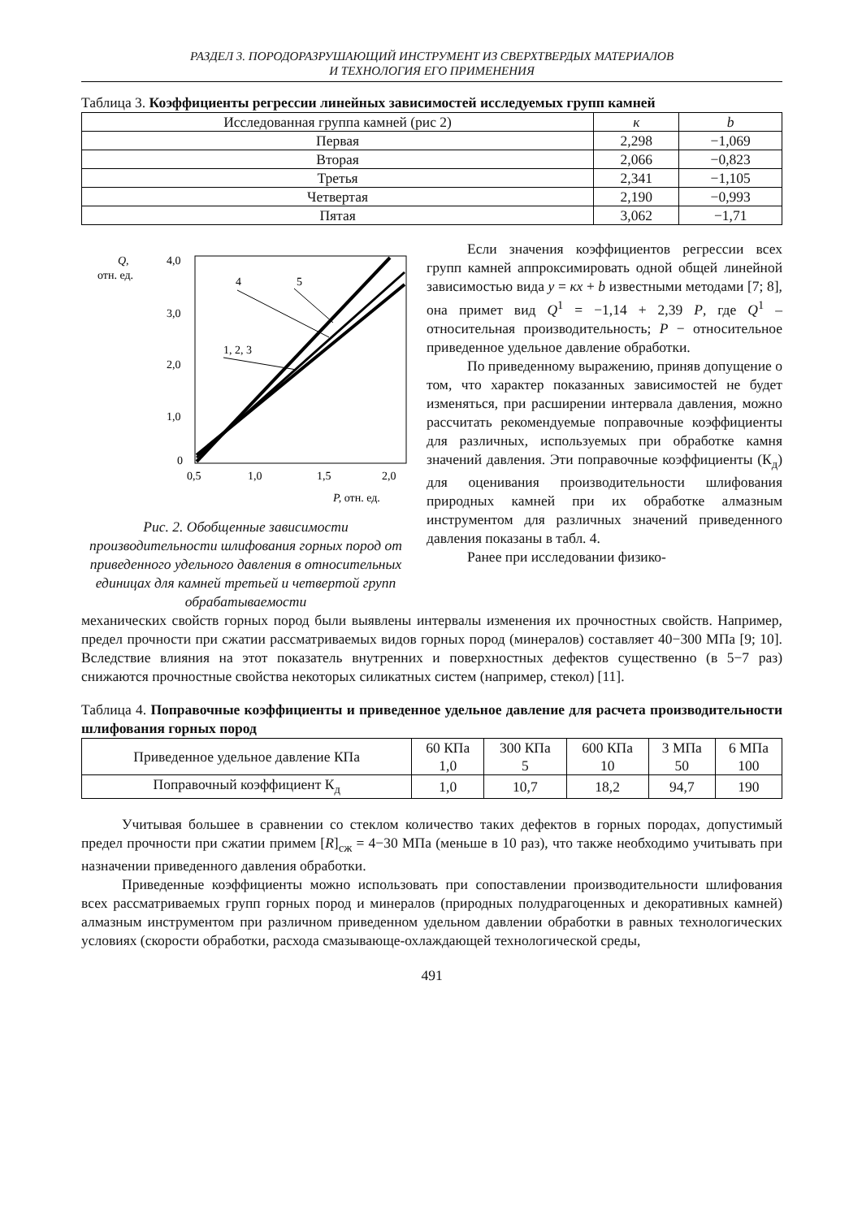РАЗДЕЛ 3. ПОРОДОРАЗРУШАЮЩИЙ ИНСТРУМЕНТ ИЗ СВЕРХТВЕРДЫХ МАТЕРИАЛОВ
И ТЕХНОЛОГИЯ ЕГО ПРИМЕНЕНИЯ
Таблица 3. Коэффициенты регрессии линейных зависимостей исследуемых групп камней
| Исследованная группа камней (рис 2) | к | b |
| --- | --- | --- |
| Первая | 2,298 | −1,069 |
| Вторая | 2,066 | −0,823 |
| Третья | 2,341 | −1,105 |
| Четвертая | 2,190 | −0,993 |
| Пятая | 3,062 | −1,71 |
Q,
отн. ед.
4,0
3,0
2,0
1,0
0
0,5
1,0
1,5
2,0
4
5
1, 2, 3
P, отн. ед.
Рис. 2. Обобщенные зависимости производительности шлифования горных пород от приведенного удельного давления в относительных единицах для камней третьей и четвертой групп обрабатываемости
Если значения коэффициентов регрессии всех групп камней аппроксимировать одной общей линейной зависимостью вида у = кх + b известными методами [7; 8], она примет вид Q<sup>1</sup> = −1,14 + 2,39 Р, где Q<sup>1</sup> – относительная производительность; Р − относительное приведенное удельное давление обработки.
По приведенному выражению, приняв допущение о том, что характер показанных зависимостей не будет изменяться, при расширении интервала давления, можно рассчитать рекомендуемые поправочные коэффициенты для различных, используемых при обработке камня значений давления. Эти поправочные коэффициенты (К<sub>д</sub>) для оценивания производительности шлифования природных камней при их обработке алмазным инструментом для различных значений приведенного давления показаны в табл. 4.
Ранее при исследовании физико-
механических свойств горных пород были выявлены интервалы изменения их прочностных свойств. Например, предел прочности при сжатии рассматриваемых видов горных пород (минералов) составляет 40−300 МПа [9; 10]. Вследствие влияния на этот показатель внутренних и поверхностных дефектов существенно (в 5−7 раз) снижаются прочностные свойства некоторых силикатных систем (например, стекол) [11].
Таблица 4. Поправочные коэффициенты и приведенное удельное давление для расчета производительности шлифования горных пород
| Приведенное удельное давление КПа | 60 КПа 1,0 | 300 КПа 5 | 600 КПа 10 | 3 МПа 50 | 6 МПа 100 |
| Поправочный коэффициент К<sub>д</sub> | 1,0 | 10,7 | 18,2 | 94,7 | 190 |
Учитывая большее в сравнении со стеклом количество таких дефектов в горных породах, допустимый предел прочности при сжатии примем [R]<sub>сж</sub> = 4−30 МПа (меньше в 10 раз), что также необходимо учитывать при назначении приведенного давления обработки.
Приведенные коэффициенты можно использовать при сопоставлении производительности шлифования всех рассматриваемых групп горных пород и минералов (природных полудрагоценных и декоративных камней) алмазным инструментом при различном приведенном удельном давлении обработки в равных технологических условиях (скорости обработки, расхода смазывающе-охлаждающей технологической среды,
491